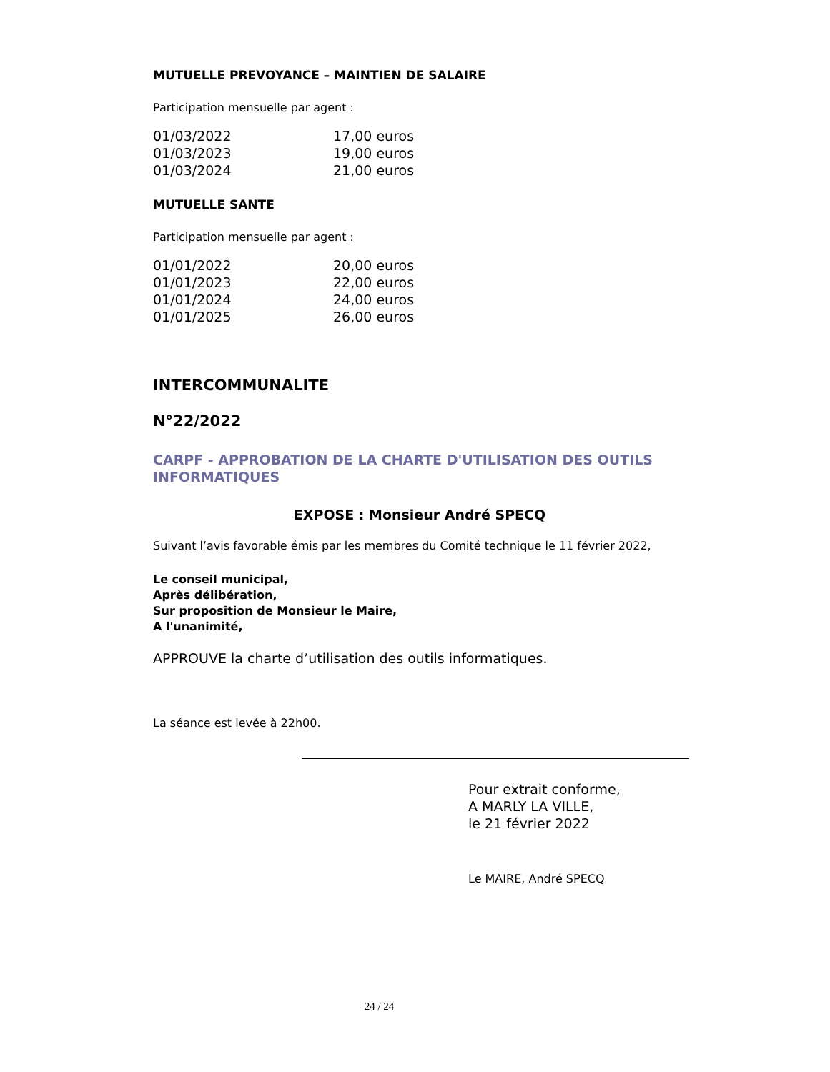MUTUELLE PREVOYANCE – MAINTIEN DE SALAIRE
Participation mensuelle par agent :
| 01/03/2022 | 17,00 euros |
| 01/03/2023 | 19,00 euros |
| 01/03/2024 | 21,00 euros |
MUTUELLE SANTE
Participation mensuelle par agent :
| 01/01/2022 | 20,00 euros |
| 01/01/2023 | 22,00 euros |
| 01/01/2024 | 24,00 euros |
| 01/01/2025 | 26,00 euros |
INTERCOMMUNALITE
N°22/2022
CARPF - APPROBATION DE LA CHARTE D'UTILISATION DES OUTILS INFORMATIQUES
EXPOSE : Monsieur André SPECQ
Suivant l’avis favorable émis par les membres du Comité technique le 11 février 2022,
Le conseil municipal,
Après délibération,
Sur proposition de Monsieur le Maire,
A l'unanimité,
APPROUVE la charte d’utilisation des outils informatiques.
La séance est levée à 22h00.
Pour extrait conforme,
A MARLY LA VILLE,
le 21 février 2022
Le MAIRE, André SPECQ
24 / 24